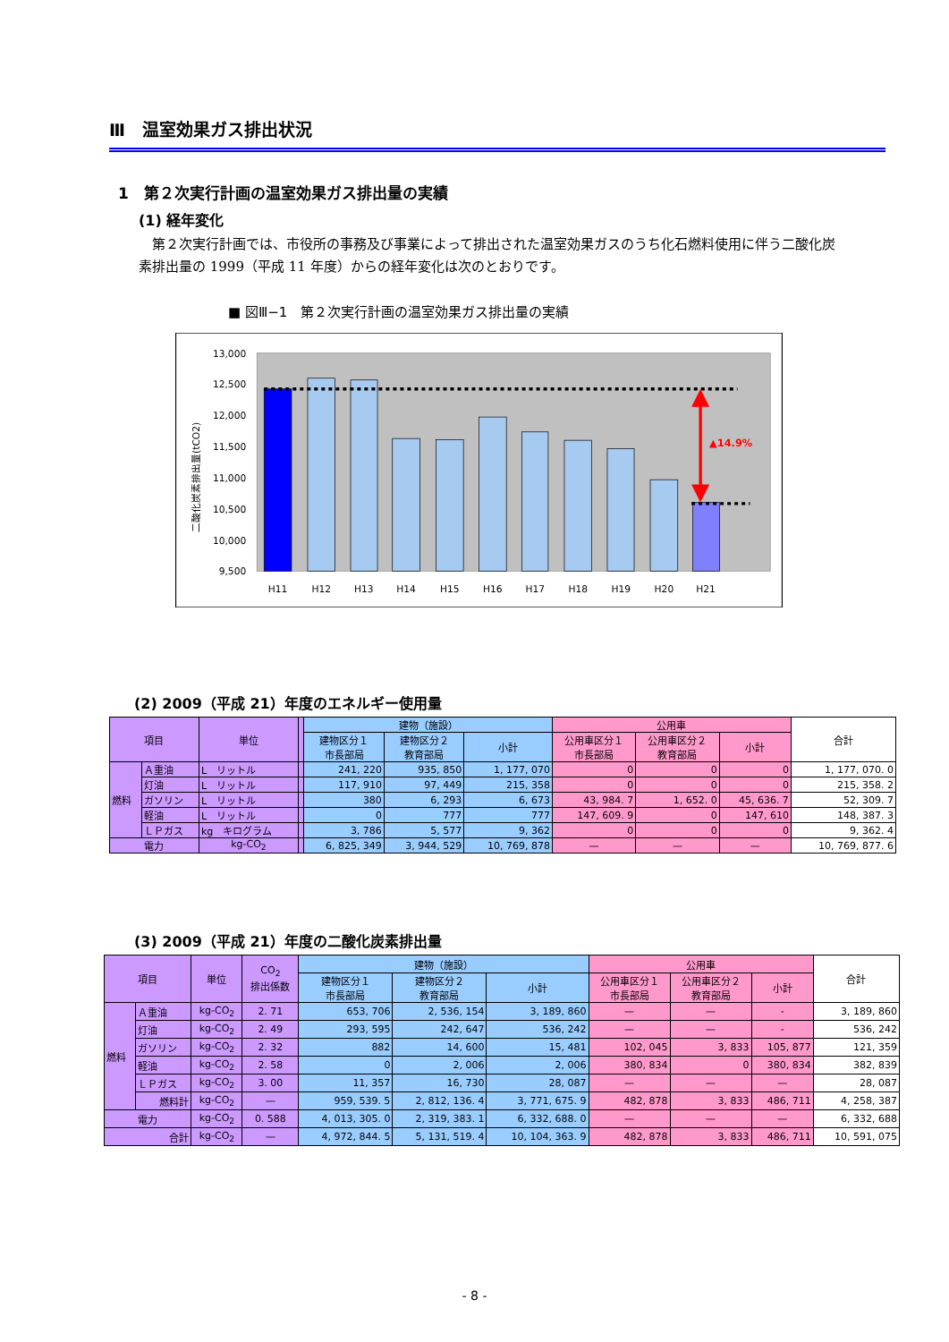Ⅲ　温室効果ガス排出状況
1　第２次実行計画の温室効果ガス排出量の実績
(1) 経年変化
第２次実行計画では、市役所の事務及び事業によって排出された温室効果ガスのうち化石燃料使用に伴う二酸化炭素排出量の 1999（平成 11 年度）からの経年変化は次のとおりです。
■ 図Ⅲ−1　第２次実行計画の温室効果ガス排出量の実績
13,000
12,500
12,000
11,500
11,000
10,500
10,000
9,500
二酸化炭素排出量(tCO2)
▲14.9%
H11
H12
H13
H14
H15
H16
H17
H18
H19
H20
H21
(2) 2009（平成 21）年度のエネルギー使用量
| 項目 | | 単位 | | 建物（施設） | | | 公用車 | | | 合計 |
| --- | --- | --- | --- | --- | --- | --- | --- | --- | --- | --- |
| | | | | 建物区分１ 市長部局 | 建物区分２ 教育部局 | 小計 | 公用車区分１ 市長部局 | 公用車区分２ 教育部局 | 小計 | |
| 燃料 | Ａ重油 | L リットル | | 241, 220 | 935, 850 | 1, 177, 070 | 0 | 0 | 0 | 1, 177, 070. 0 |
| | 灯油 | L リットル | | 117, 910 | 97, 449 | 215, 358 | 0 | 0 | 0 | 215, 358. 2 |
| | ガソリン | L リットル | | 380 | 6, 293 | 6, 673 | 43, 984. 7 | 1, 652. 0 | 45, 636. 7 | 52, 309. 7 |
| | 軽油 | L リットル | | 0 | 777 | 777 | 147, 609. 9 | 0 | 147, 610 | 148, 387. 3 |
| | ＬＰガス | kg キログラム | | 3, 786 | 5, 577 | 9, 362 | 0 | 0 | 0 | 9, 362. 4 |
| 電力 | | kg-CO<sub>2</sub> | | 6, 825, 349 | 3, 944, 529 | 10, 769, 878 | — | — | — | 10, 769, 877. 6 |
(3) 2009（平成 21）年度の二酸化炭素排出量
| 項目 | | 単位 | CO<sub>2</sub> 排出係数 | 建物（施設） | | | 公用車 | | | 合計 |
| --- | --- | --- | --- | --- | --- | --- | --- | --- | --- | --- |
| | | | | 建物区分１ 市長部局 | 建物区分２ 教育部局 | 小計 | 公用車区分１ 市長部局 | 公用車区分２ 教育部局 | 小計 | |
| 燃料 | Ａ重油 | kg-CO<sub>2</sub> | 2. 71 | 653, 706 | 2, 536, 154 | 3, 189, 860 | — | — | - | 3, 189, 860 |
| | 灯油 | kg-CO<sub>2</sub> | 2. 49 | 293, 595 | 242, 647 | 536, 242 | — | — | - | 536, 242 |
| | ガソリン | kg-CO<sub>2</sub> | 2. 32 | 882 | 14, 600 | 15, 481 | 102, 045 | 3, 833 | 105, 877 | 121, 359 |
| | 軽油 | kg-CO<sub>2</sub> | 2. 58 | 0 | 2, 006 | 2, 006 | 380, 834 | 0 | 380, 834 | 382, 839 |
| | ＬＰガス | kg-CO<sub>2</sub> | 3. 00 | 11, 357 | 16, 730 | 28, 087 | — | — | — | 28, 087 |
| | 燃料計 | kg-CO<sub>2</sub> | — | 959, 539. 5 | 2, 812, 136. 4 | 3, 771, 675. 9 | 482, 878 | 3, 833 | 486, 711 | 4, 258, 387 |
| 電力 | | kg-CO<sub>2</sub> | 0. 588 | 4, 013, 305. 0 | 2, 319, 383. 1 | 6, 332, 688. 0 | — | — | — | 6, 332, 688 |
| 合計 | | kg-CO<sub>2</sub> | — | 4, 972, 844. 5 | 5, 131, 519. 4 | 10, 104, 363. 9 | 482, 878 | 3, 833 | 486, 711 | 10, 591, 075 |
- 8 -